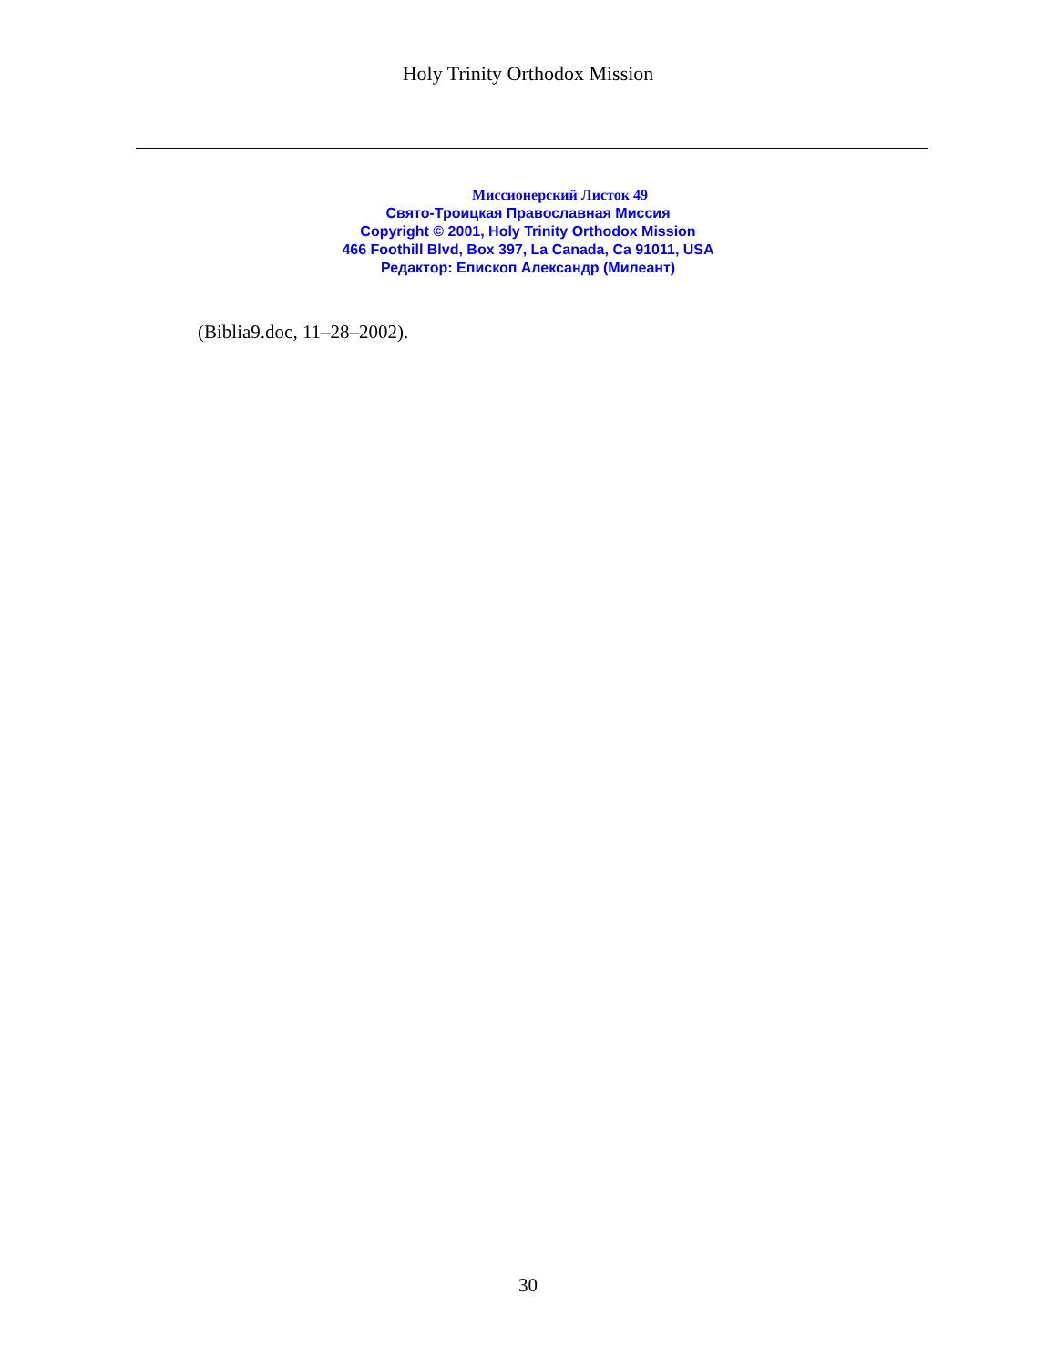Holy Trinity Orthodox Mission
Миссионерский Листок 49
Свято-Троицкая Православная Миссия
Copyright © 2001, Holy Trinity Orthodox Mission
466 Foothill Blvd, Box 397, La Canada, Ca 91011, USA
Редактор: Епископ Александр (Милеант)
(Biblia9.doc, 11–28–2002).
30